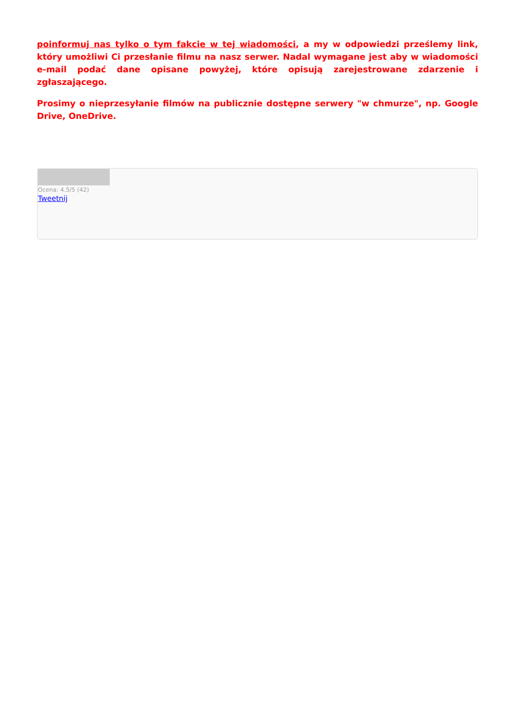poinformuj nas tylko o tym fakcie w tej wiadomości, a my w odpowiedzi prześlemy link, który umożliwi Ci przesłanie filmu na nasz serwer. Nadal wymagane jest aby w wiadomości e-mail podać dane opisane powyżej, które opisują zarejestrowane zdarzenie i zgłaszającego.
Prosimy o nieprzesyłanie filmów na publicznie dostępne serwery "w chmurze", np. Google Drive, OneDrive.
Ocena: 4.5/5 (42)
Tweetnij